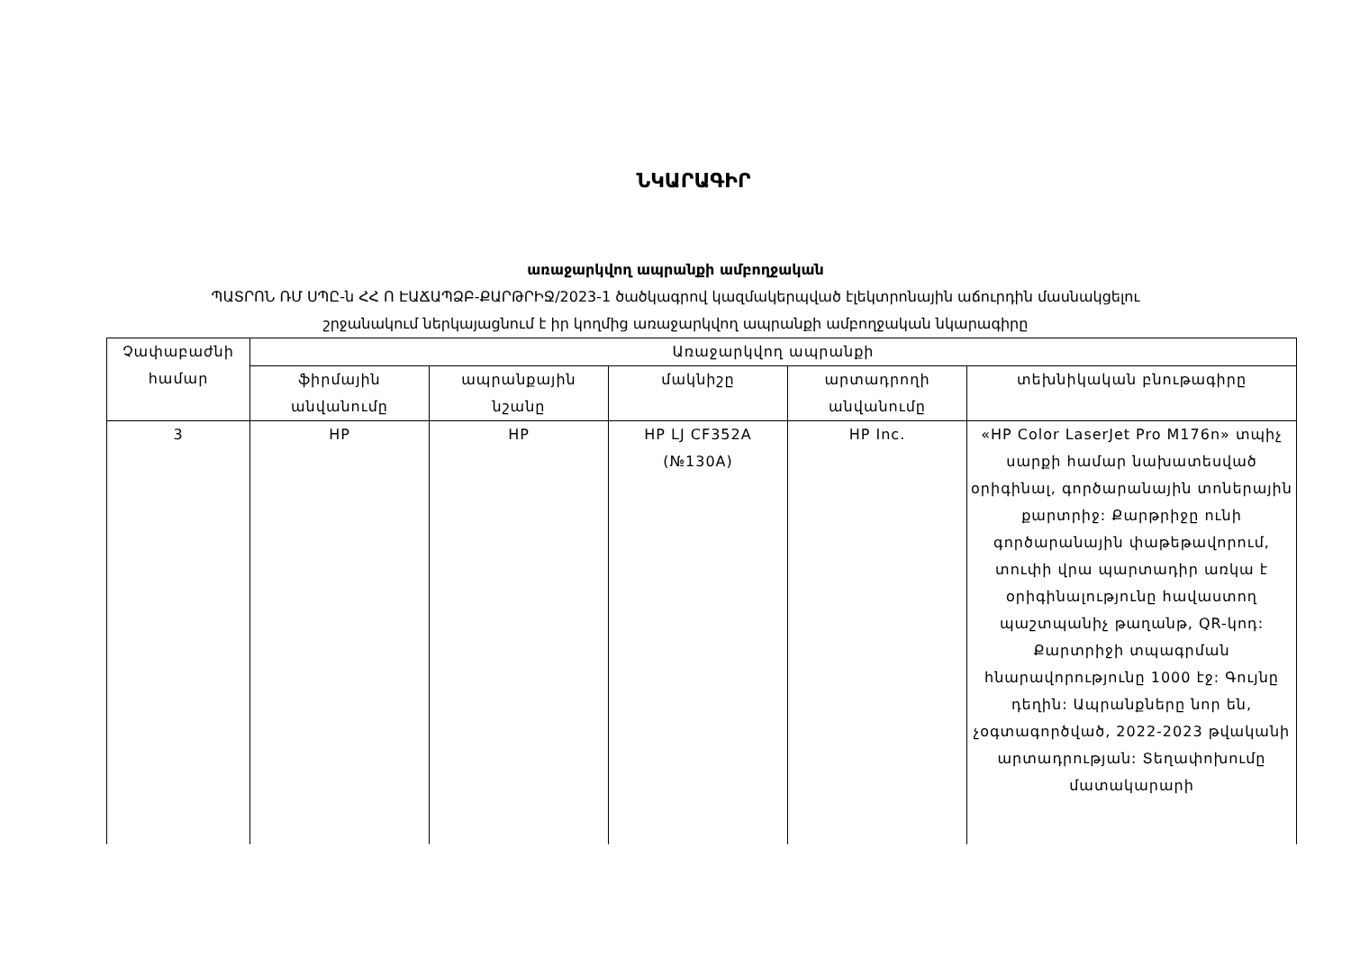ՆԿԱՐԱԳԻՐ
առաջարկվող ապրանքի ամբողջական
ՊԱՏՐՈՆ ՌՄ ՍՊԸ-ն ՀՀ Ո ԷԱՃԱՊՁԲ-ՔԱՐԹՐԻՋ/2023-1 ծածկագրով կազմակերպված էլեկտրոնային աճուրդին մասնակցելու
շրջանակում ներկայացնում է իր կողմից առաջարկվող ապրանքի ամբողջական նկարագիրը
| Չափաբաժնի համար | Առաջարկվող ապրանքի | | | | |
| --- | --- | --- | --- | --- | --- |
| | ֆիրմային անվանումը | ապրանքային նշանը | մակնիշը | արտադրողի անվանումը | տեխնիկական բնութագիրը |
| 3 | HP | HP | HP LJ CF352A (№130A) | HP Inc. | «HP Color LaserJet Pro M176n» տպիչ սարքի համար նախատեսված օրիգինալ, գործարանային տոներային քարտրիջ: Քարթրիջը ունի գործարանային փաթեթավորում, տուփի վրա պարտադիր առկա է օրիգինալությունը հավաստող պաշտպանիչ թաղանթ, QR-կոդ: Քարտրիջի տպագրման հնարավորությունը 1000 էջ: Գույնը դեղին: Ապրանքները նոր են, չօգտագործված, 2022-2023 թվականի արտադրության: Տեղափոխումը մատակարարի |